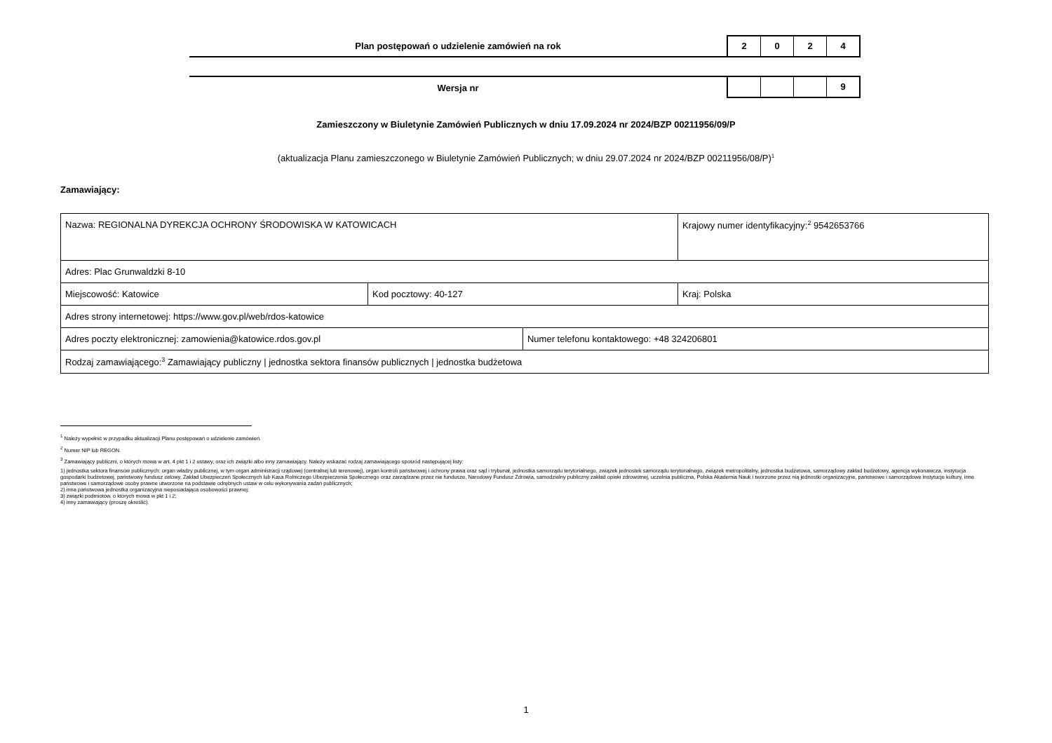Plan postępowań o udzielenie zamówień na rok
2 0 2 4
Wersja nr
9
Zamieszczony w Biuletynie Zamówień Publicznych w dniu 17.09.2024 nr 2024/BZP 00211956/09/P
(aktualizacja Planu zamieszczonego w Biuletynie Zamówień Publicznych; w dniu 29.07.2024 nr 2024/BZP 00211956/08/P)<sup>1</sup>
Zamawiający:
| Nazwa: REGIONALNA DYREKCJA OCHRONY ŚRODOWISKA W KATOWICACH | | | Krajowy numer identyfikacyjny:<sup>2</sup> 9542653766 |
| Adres: Plac Grunwaldzki 8-10 | | | |
| Miejscowość: Katowice | Kod pocztowy: 40-127 | | Kraj: Polska |
| Adres strony internetowej: https://www.gov.pl/web/rdos-katowice | | | |
| Adres poczty elektronicznej: zamowienia@katowice.rdos.gov.pl | | Numer telefonu kontaktowego: +48 324206801 | |
| Rodzaj zamawiającego:<sup>3</sup> Zamawiający publiczny / jednostka sektora finansów publicznych / jednostka budżetowa | | | |
<sup>1</sup> Należy wypełnić w przypadku aktualizacji Planu postępowań o udzielenie zamówień.
<sup>2</sup> Numer NIP lub REGON.
<sup>3</sup> Zamawiający publiczni, o których mowa w art. 4 pkt 1 i 2 ustawy, oraz ich związki albo inny zamawiający. Należy wskazać rodzaj zamawiającego spośród następującej listy:
1) jednostka sektora finansów publicznych: organ władzy publicznej, w tym organ administracji rządowej (centralnej lub terenowej), organ kontroli państwowej i ochrony prawa oraz sąd i trybunał, jednostka samorządu terytorialnego, związek jednostek samorządu terytorialnego, związek metropolitalny, jednostka budżetowa, samorządowy zakład budżetowy, agencja wykonawcza, instytucja gospodarki budżetowej, państwowy fundusz celowy, Zakład Ubezpieczeń Społecznych lub Kasa Rolniczego Ubezpieczenia Społecznego oraz zarządzane przez nie fundusze, Narodowy Fundusz Zdrowia, samodzielny publiczny zakład opieki zdrowotnej, uczelnia publiczna, Polska Akademia Nauk i tworzone przez nią jednostki organizacyjne, państwowe i samorządowe instytucje kultury, inne państwowe i samorządowe osoby prawne utworzone na podstawie odrębnych ustaw w celu wykonywania zadań publicznych;
2) inna państwowa jednostka organizacyjna nieposiadająca osobowości prawnej;
3) związki podmiotów, o których mowa w pkt 1 i 2;
4) inny zamawiający (proszę określić).
1